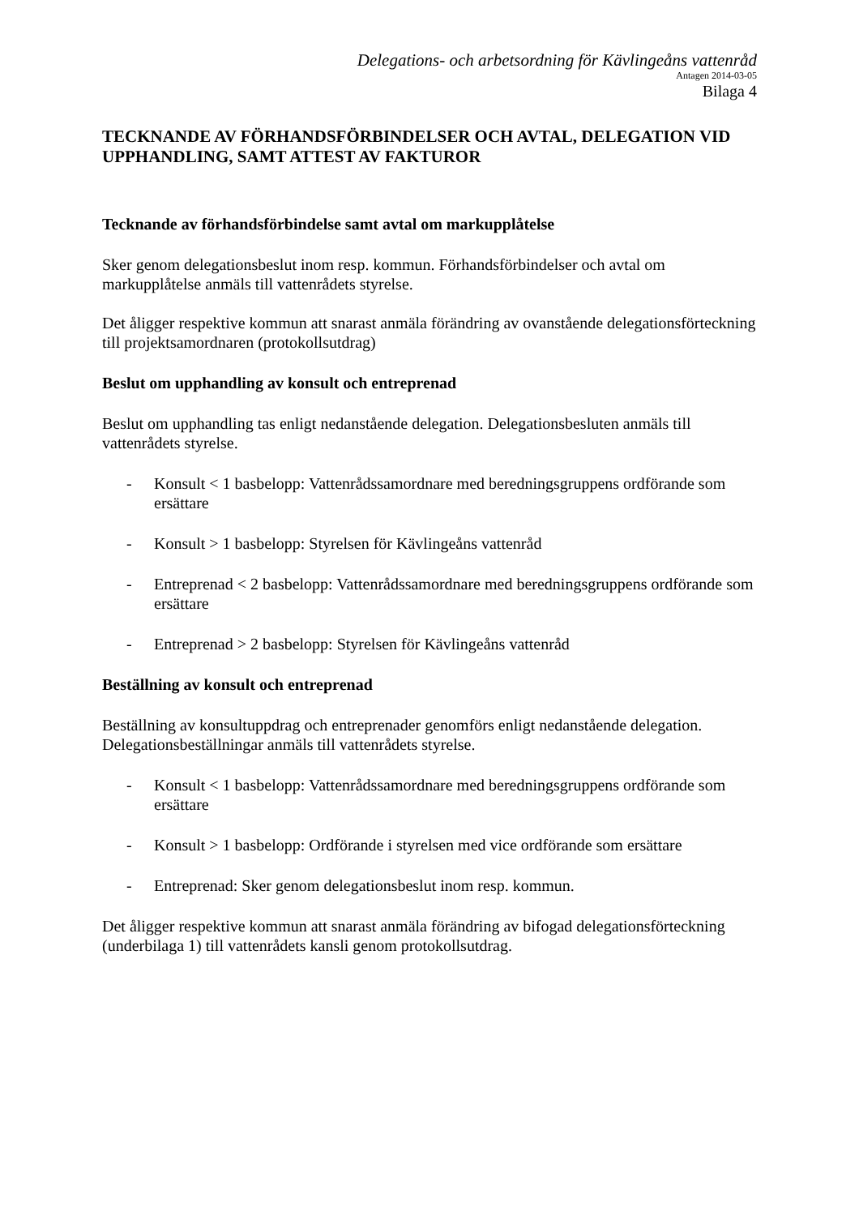Delegations- och arbetsordning för Kävlingeåns vattenråd
Antagen 2014-03-05
Bilaga 4
TECKNANDE AV FÖRHANDSFÖRBINDELSER OCH AVTAL, DELEGATION VID UPPHANDLING, SAMT ATTEST AV FAKTUROR
Tecknande av förhandsförbindelse samt avtal om markupplåtelse
Sker genom delegationsbeslut inom resp. kommun. Förhandsförbindelser och avtal om markupplåtelse anmäls till vattenrådets styrelse.
Det åligger respektive kommun att snarast anmäla förändring av ovanstående delegationsförteckning till projektsamordnaren (protokollsutdrag)
Beslut om upphandling av konsult och entreprenad
Beslut om upphandling tas enligt nedanstående delegation. Delegationsbesluten anmäls till vattenrådets styrelse.
- Konsult < 1 basbelopp: Vattenrådssamordnare med beredningsgruppens ordförande som ersättare
- Konsult > 1 basbelopp: Styrelsen för Kävlingeåns vattenråd
- Entreprenad < 2 basbelopp: Vattenrådssamordnare med beredningsgruppens ordförande som ersättare
- Entreprenad > 2 basbelopp: Styrelsen för Kävlingeåns vattenråd
Beställning av konsult och entreprenad
Beställning av konsultuppdrag och entreprenader genomförs enligt nedanstående delegation. Delegationsbeställningar anmäls till vattenrådets styrelse.
- Konsult < 1 basbelopp: Vattenrådssamordnare med beredningsgruppens ordförande som ersättare
- Konsult > 1 basbelopp: Ordförande i styrelsen med vice ordförande som ersättare
- Entreprenad: Sker genom delegationsbeslut inom resp. kommun.
Det åligger respektive kommun att snarast anmäla förändring av bifogad delegationsförteckning (underbilaga 1) till vattenrådets kansli genom protokollsutdrag.